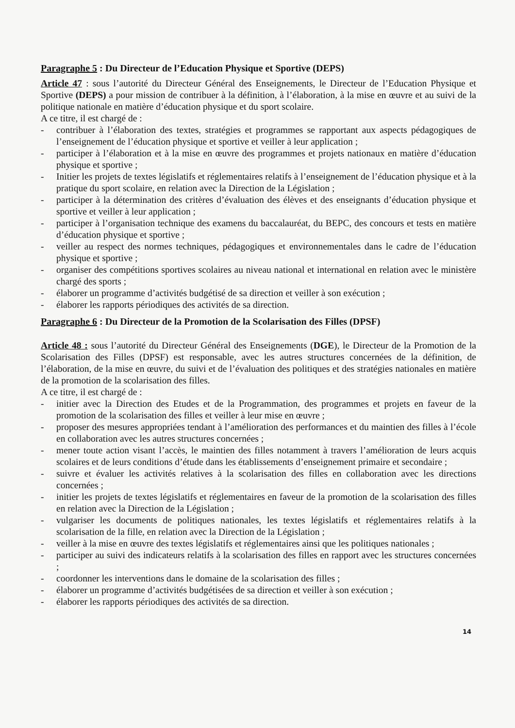Paragraphe 5 : Du Directeur de l’Education Physique et Sportive (DEPS)
Article 47 : sous l’autorité du Directeur Général des Enseignements, le Directeur de l’Education Physique et Sportive (DEPS) a pour mission de contribuer à la définition, à l’élaboration, à la mise en œuvre et au suivi de la politique nationale en matière d’éducation physique et du sport scolaire.
A ce titre, il est chargé de :
- contribuer à l’élaboration des textes, stratégies et programmes se rapportant aux aspects pédagogiques de l’enseignement de l’éducation physique et sportive et veiller à leur application ;
- participer à l’élaboration et à la mise en œuvre des programmes et projets nationaux en matière d’éducation physique et sportive ;
- Initier les projets de textes législatifs et réglementaires relatifs à l’enseignement de l’éducation physique et à la pratique du sport scolaire, en relation avec la Direction de la Législation ;
- participer à la détermination des critères d’évaluation des élèves et des enseignants d’éducation physique et sportive et veiller à leur application ;
- participer à l’organisation technique des examens du baccalauréat, du BEPC, des concours et tests en matière d’éducation physique et sportive ;
- veiller au respect des normes techniques, pédagogiques et environnementales dans le cadre de l’éducation physique et sportive ;
- organiser des compétitions sportives scolaires au niveau national et international en relation avec le ministère chargé des sports ;
- élaborer un programme d’activités budgétisé de sa direction et veiller à son exécution ;
- élaborer les rapports périodiques des activités de sa direction.
Paragraphe 6 : Du Directeur de la Promotion de la Scolarisation des Filles (DPSF)
Article 48 : sous l’autorité du Directeur Général des Enseignements (DGE), le Directeur de la Promotion de la Scolarisation des Filles (DPSF) est responsable, avec les autres structures concernées de la définition, de l’élaboration, de la mise en œuvre, du suivi et de l’évaluation des politiques et des stratégies nationales en matière de la promotion de la scolarisation des filles.
A ce titre, il est chargé de :
- initier avec la Direction des Etudes et de la Programmation, des programmes et projets en faveur de la promotion de la scolarisation des filles et veiller à leur mise en œuvre ;
- proposer des mesures appropriées tendant à l’amélioration des performances et du maintien des filles à l’école en collaboration avec les autres structures concernées ;
- mener toute action visant l’accès, le maintien des filles notamment à travers l’amélioration de leurs acquis scolaires et de leurs conditions d’étude dans les établissements d’enseignement primaire et secondaire ;
- suivre et évaluer les activités relatives à la scolarisation des filles en collaboration avec les directions concernées ;
- initier les projets de textes législatifs et réglementaires en faveur de la promotion de la scolarisation des filles en relation avec la Direction de la Législation ;
- vulgariser les documents de politiques nationales, les textes législatifs et réglementaires relatifs à la scolarisation de la fille, en relation avec la Direction de la Législation ;
- veiller à la mise en œuvre des textes législatifs et réglementaires ainsi que les politiques nationales ;
- participer au suivi des indicateurs relatifs à la scolarisation des filles en rapport avec les structures concernées ;
- coordonner les interventions dans le domaine de la scolarisation des filles ;
- élaborer un programme d’activités budgétisées de sa direction et veiller à son exécution ;
- élaborer les rapports périodiques des activités de sa direction.
14